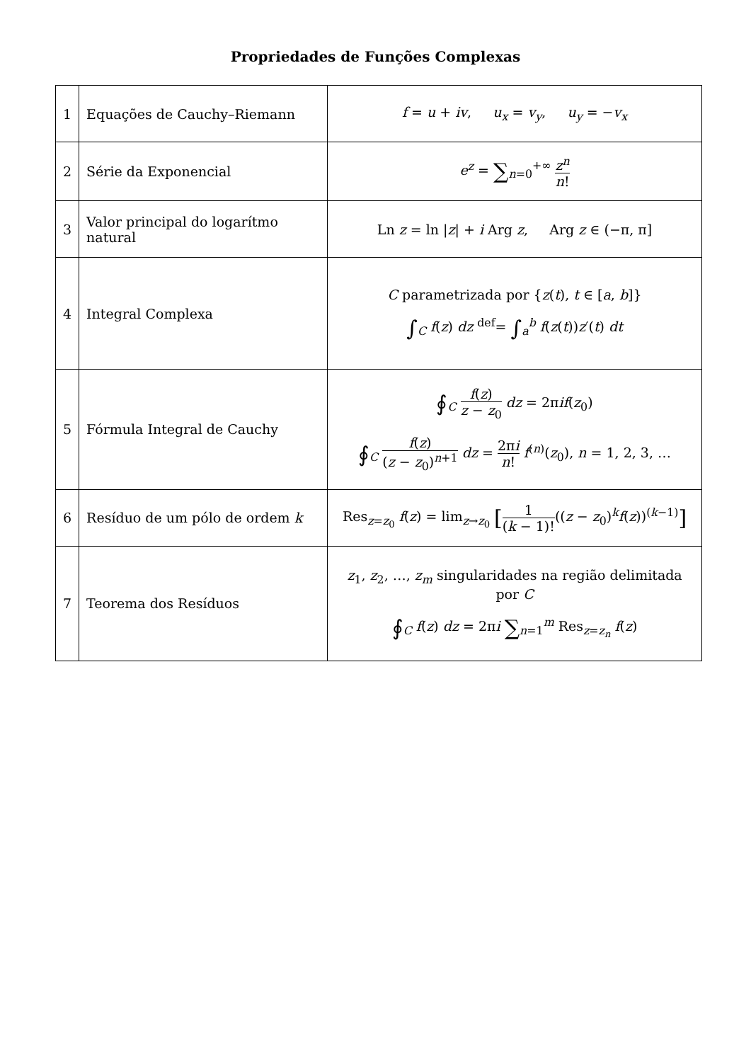Propriedades de Funções Complexas
| 1 | Equações de Cauchy–Riemann | f = u + iv , u<sub>x</sub> = v<sub>y</sub> , u<sub>y</sub> = − v<sub>x</sub> |
| 2 | Série da Exponencial | e<sup>z</sup> = ∑<sub>n=0</sub><sup>+∞</sup> z<sup>n</sup> n ! |
| 3 | Valor principal do logarítmo natural | Ln z = ln / z / + i Arg z , Arg z ∈ (−π, π] |
| 4 | Integral Complexa | C parametrizada por { z ( t ), t ∈ [ a , b ]} ∫<sub>C</sub> f ( z ) dz <sup>def</sup>= ∫<sub>a</sub><sup>b</sup> f ( z ( t )) z ′( t ) dt |
| 5 | Fórmula Integral de Cauchy | ∮<sub>C</sub> f ( z ) z − z<sub>0</sub> dz = 2π if ( z<sub>0</sub>) ∮<sub>C</sub> f ( z ) ( z − z<sub>0</sub>)<sup>n+1</sup> dz = 2π i n ! f<sup>(n)</sup>( z<sub>0</sub>), n = 1, 2, 3, … |
| 6 | Resíduo de um pólo de ordem k | Res<sub>z=z<sub>0</sub></sub> f ( z ) = lim<sub>z→z<sub>0</sub></sub> [ 1 ( k − 1)! (( z − z<sub>0</sub>)<sup>k</sup> f ( z ))<sup>(k−1)</sup> ] |
| 7 | Teorema dos Resíduos | z<sub>1</sub>, z<sub>2</sub>, …, z<sub>m</sub> singularidades na região delimitada por C ∮<sub>C</sub> f ( z ) dz = 2π i ∑<sub>n=1</sub><sup>m</sup> Res<sub>z=z<sub>n</sub></sub> f ( z ) |